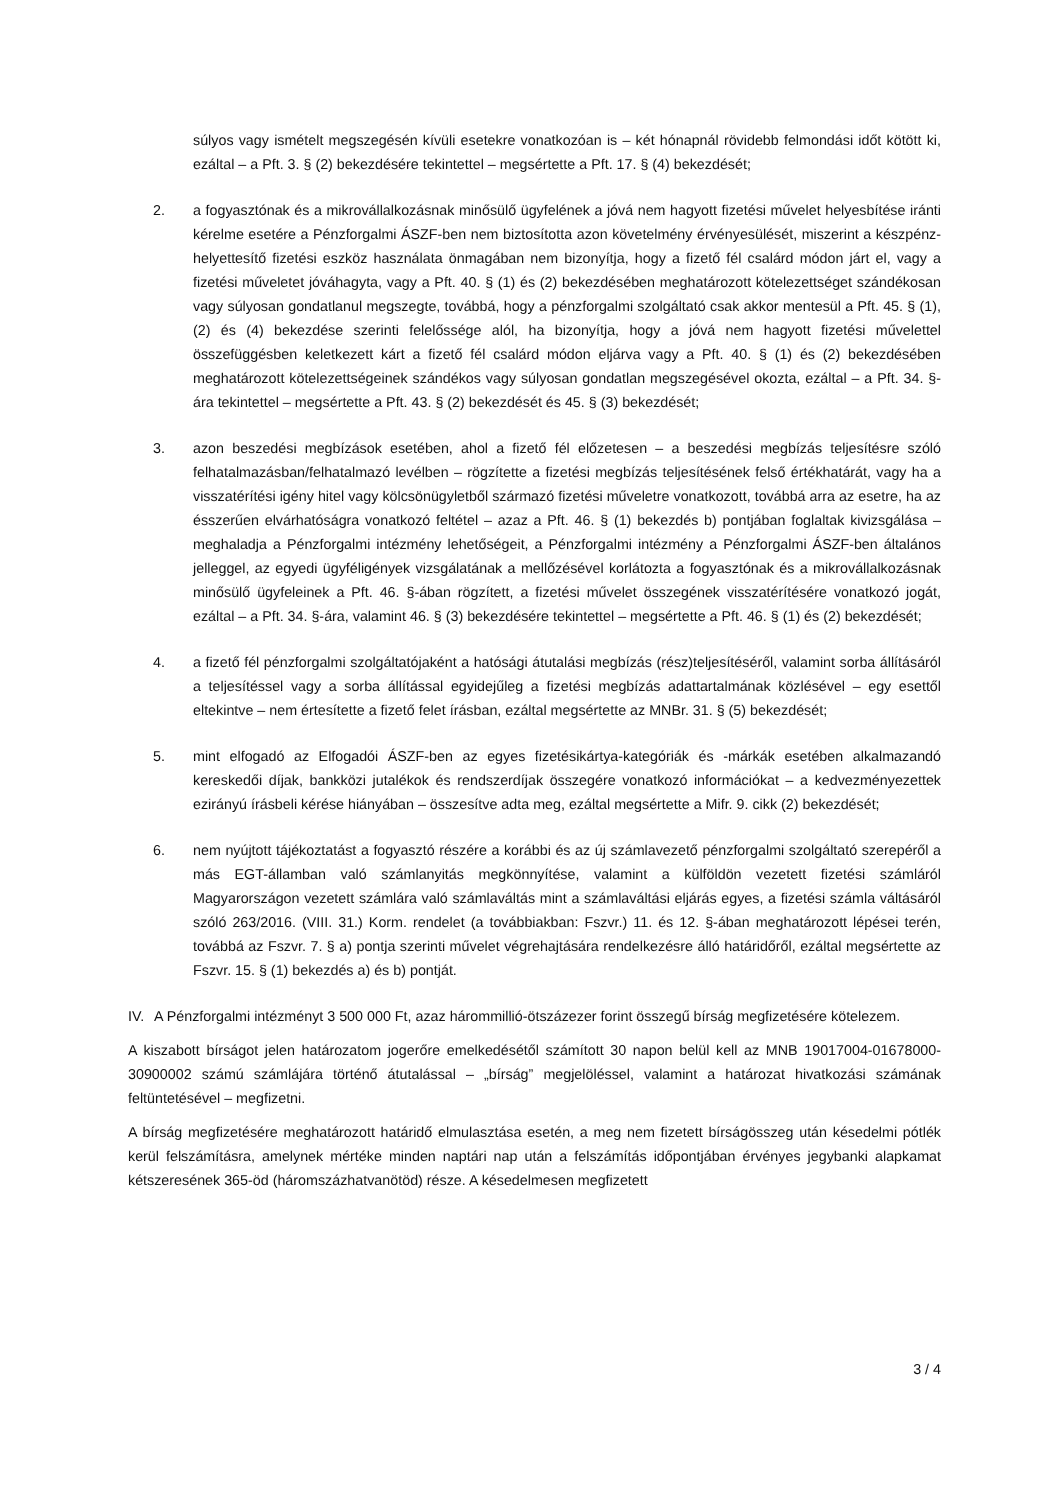súlyos vagy ismételt megszegésén kívüli esetekre vonatkozóan is – két hónapnál rövidebb felmondási időt kötött ki, ezáltal – a Pft. 3. § (2) bekezdésére tekintettel – megsértette a Pft. 17. § (4) bekezdését;
2. a fogyasztónak és a mikrovállalkozásnak minősülő ügyfelének a jóvá nem hagyott fizetési művelet helyesbítése iránti kérelme esetére a Pénzforgalmi ÁSZF-ben nem biztosította azon követelmény érvényesülését, miszerint a készpénz-helyettesítő fizetési eszköz használata önmagában nem bizonyítja, hogy a fizető fél csalárd módon járt el, vagy a fizetési műveletet jóváhagyta, vagy a Pft. 40. § (1) és (2) bekezdésében meghatározott kötelezettséget szándékosan vagy súlyosan gondatlanul megszegte, továbbá, hogy a pénzforgalmi szolgáltató csak akkor mentesül a Pft. 45. § (1), (2) és (4) bekezdése szerinti felelőssége alól, ha bizonyítja, hogy a jóvá nem hagyott fizetési művelettel összefüggésben keletkezett kárt a fizető fél csalárd módon eljárva vagy a Pft. 40. § (1) és (2) bekezdésében meghatározott kötelezettségeinek szándékos vagy súlyosan gondatlan megszegésével okozta, ezáltal – a Pft. 34. §-ára tekintettel – megsértette a Pft. 43. § (2) bekezdését és 45. § (3) bekezdését;
3. azon beszedési megbízások esetében, ahol a fizető fél előzetesen – a beszedési megbízás teljesítésre szóló felhatalmazásban/felhatalmazó levélben – rögzítette a fizetési megbízás teljesítésének felső értékhatárát, vagy ha a visszatérítési igény hitel vagy kölcsönügyletből származó fizetési műveletre vonatkozott, továbbá arra az esetre, ha az ésszerűen elvárhatóságra vonatkozó feltétel – azaz a Pft. 46. § (1) bekezdés b) pontjában foglaltak kivizsgálása – meghaladja a Pénzforgalmi intézmény lehetőségeit, a Pénzforgalmi intézmény a Pénzforgalmi ÁSZF-ben általános jelleggel, az egyedi ügyféligények vizsgálatának a mellőzésével korlátozta a fogyasztónak és a mikrovállalkozásnak minősülő ügyfeleinek a Pft. 46. §-ában rögzített, a fizetési művelet összegének visszatérítésére vonatkozó jogát, ezáltal – a Pft. 34. §-ára, valamint 46. § (3) bekezdésére tekintettel – megsértette a Pft. 46. § (1) és (2) bekezdését;
4. a fizető fél pénzforgalmi szolgáltatójaként a hatósági átutalási megbízás (rész)teljesítéséről, valamint sorba állításáról a teljesítéssel vagy a sorba állítással egyidejűleg a fizetési megbízás adattartalmának közlésével – egy esettől eltekintve – nem értesítette a fizető felet írásban, ezáltal megsértette az MNBr. 31. § (5) bekezdését;
5. mint elfogadó az Elfogadói ÁSZF-ben az egyes fizetésikártya-kategóriák és -márkák esetében alkalmazandó kereskedői díjak, bankközi jutalékok és rendszerdíjak összegére vonatkozó információkat – a kedvezményezettek ezirányú írásbeli kérése hiányában – összesítve adta meg, ezáltal megsértette a Mifr. 9. cikk (2) bekezdését;
6. nem nyújtott tájékoztatást a fogyasztó részére a korábbi és az új számlavezető pénzforgalmi szolgáltató szerepéről a más EGT-államban való számlanyitás megkönnyítése, valamint a külföldön vezetett fizetési számláról Magyarországon vezetett számlára való számlaváltás mint a számlaváltási eljárás egyes, a fizetési számla váltásáról szóló 263/2016. (VIII. 31.) Korm. rendelet (a továbbiakban: Fszvr.) 11. és 12. §-ában meghatározott lépései terén, továbbá az Fszvr. 7. § a) pontja szerinti művelet végrehajtására rendelkezésre álló határidőről, ezáltal megsértette az Fszvr. 15. § (1) bekezdés a) és b) pontját.
IV. A Pénzforgalmi intézményt 3 500 000 Ft, azaz hárommillió-ötszázezer forint összegű bírság megfizetésére kötelezem.
A kiszabott bírságot jelen határozatom jogerőre emelkedésétől számított 30 napon belül kell az MNB 19017004-01678000-30900002 számú számlájára történő átutalással – „bírság” megjelöléssel, valamint a határozat hivatkozási számának feltüntetésével – megfizetni.
A bírság megfizetésére meghatározott határidő elmulasztása esetén, a meg nem fizetett bírságösszeg után késedelmi pótlék kerül felszámításra, amelynek mértéke minden naptári nap után a felszámítás időpontjában érvényes jegybanki alapkamat kétszeresének 365-öd (háromszázhatvanötöd) része. A késedelmesen megfizetett
3 / 4